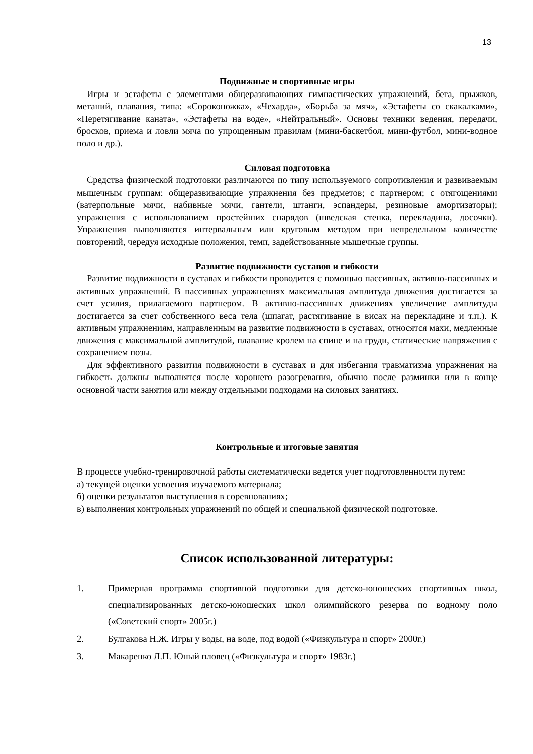13
Подвижные и спортивные игры
Игры и эстафеты с элементами общеразвивающих гимнастических упражнений, бега, прыжков, метаний, плавания, типа: «Сороконожка», «Чехарда», «Борьба за мяч», «Эстафеты со скакалками», «Перетягивание каната», «Эстафеты на воде», «Нейтральный». Основы техники ведения, передачи, бросков, приема и ловли мяча по упрощенным правилам (мини-баскетбол, мини-футбол, мини-водное поло и др.).
Силовая подготовка
Средства физической подготовки различаются по типу используемого сопротивления и развиваемым мышечным группам: общеразвивающие упражнения без предметов; с партнером; с отягощениями (ватерпольные мячи, набивные мячи, гантели, штанги, эспандеры, резиновые амортизаторы); упражнения с использованием простейших снарядов (шведская стенка, перекладина, досочки). Упражнения выполняются интервальным или круговым методом при непредельном количестве повторений, чередуя исходные положения, темп, задействованные мышечные группы.
Развитие подвижности суставов и гибкости
Развитие подвижности в суставах и гибкости проводится с помощью пассивных, активно-пассивных и активных упражнений. В пассивных упражнениях максимальная амплитуда движения достигается за счет усилия, прилагаемого партнером. В активно-пассивных движениях увеличение амплитуды достигается за счет собственного веса тела (шпагат, растягивание в висах на перекладине и т.п.). К активным упражнениям, направленным на развитие подвижности в суставах, относятся махи, медленные движения с максимальной амплитудой, плавание кролем на спине и на груди, статические напряжения с сохранением позы.
Для эффективного развития подвижности в суставах и для избегания травматизма упражнения на гибкость должны выполнятся после хорошего разогревания, обычно после разминки или в конце основной части занятия или между отдельными подходами на силовых занятиях.
Контрольные и итоговые занятия
В процессе учебно-тренировочной работы систематически ведется учет подготовленности путем:
а) текущей оценки усвоения изучаемого материала;
б) оценки результатов выступления в соревнованиях;
в) выполнения контрольных упражнений по общей и специальной физической подготовке.
Список использованной литературы:
1. Примерная программа спортивной подготовки для детско-юношеских спортивных школ, специализированных детско-юношеских школ олимпийского резерва по водному поло («Советский спорт» 2005г.)
2. Булгакова Н.Ж. Игры у воды, на воде, под водой («Физкультура и спорт» 2000г.)
3. Макаренко Л.П. Юный пловец («Физкультура и спорт» 1983г.)